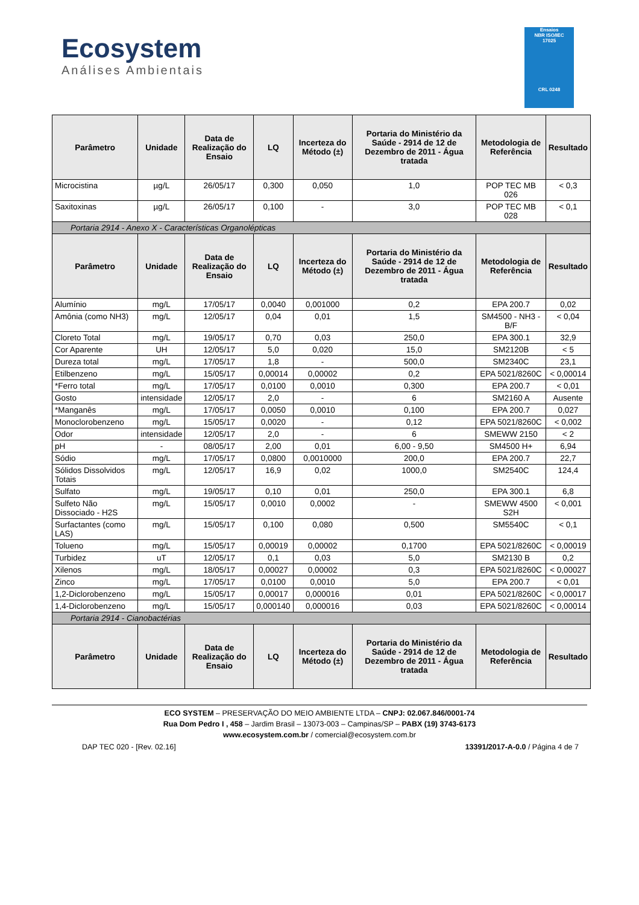Ecosystem
Análises Ambientais
Ensaios
NBR ISO/IEC
17025
CRL 0248
| Parâmetro | Unidade | Data de Realização do Ensaio | LQ | Incerteza do Método (±) | Portaria do Ministério da Saúde - 2914 de 12 de Dezembro de 2011 - Água tratada | Metodologia de Referência | Resultado |
| --- | --- | --- | --- | --- | --- | --- | --- |
| Microcistina | µg/L | 26/05/17 | 0,300 | 0,050 | 1,0 | POP TEC MB 026 | < 0,3 |
| Saxitoxinas | µg/L | 26/05/17 | 0,100 | - | 3,0 | POP TEC MB 028 | < 0,1 |
| Portaria 2914 - Anexo X - Características Organolépticas | | | | | | | |
| Parâmetro | Unidade | Data de Realização do Ensaio | LQ | Incerteza do Método (±) | Portaria do Ministério da Saúde - 2914 de 12 de Dezembro de 2011 - Água tratada | Metodologia de Referência | Resultado |
| Alumínio | mg/L | 17/05/17 | 0,0040 | 0,001000 | 0,2 | EPA 200.7 | 0,02 |
| Amônia (como NH3) | mg/L | 12/05/17 | 0,04 | 0,01 | 1,5 | SM4500 - NH3 - B/F | < 0,04 |
| Cloreto Total | mg/L | 19/05/17 | 0,70 | 0,03 | 250,0 | EPA 300.1 | 32,9 |
| Cor Aparente | UH | 12/05/17 | 5,0 | 0,020 | 15,0 | SM2120B | < 5 |
| Dureza total | mg/L | 17/05/17 | 1,8 | - | 500,0 | SM2340C | 23,1 |
| Etilbenzeno | mg/L | 15/05/17 | 0,00014 | 0,00002 | 0,2 | EPA 5021/8260C | < 0,00014 |
| *Ferro total | mg/L | 17/05/17 | 0,0100 | 0,0010 | 0,300 | EPA 200.7 | < 0,01 |
| Gosto | intensidade | 12/05/17 | 2,0 | - | 6 | SM2160 A | Ausente |
| *Manganês | mg/L | 17/05/17 | 0,0050 | 0,0010 | 0,100 | EPA 200.7 | 0,027 |
| Monoclorobenzeno | mg/L | 15/05/17 | 0,0020 | - | 0,12 | EPA 5021/8260C | < 0,002 |
| Odor | intensidade | 12/05/17 | 2,0 | - | 6 | SMEWW 2150 | < 2 |
| pH | - | 08/05/17 | 2,00 | 0,01 | 6,00 - 9,50 | SM4500 H+ | 6,94 |
| Sódio | mg/L | 17/05/17 | 0,0800 | 0,0010000 | 200,0 | EPA 200.7 | 22,7 |
| Sólidos Dissolvidos Totais | mg/L | 12/05/17 | 16,9 | 0,02 | 1000,0 | SM2540C | 124,4 |
| Sulfato | mg/L | 19/05/17 | 0,10 | 0,01 | 250,0 | EPA 300.1 | 6,8 |
| Sulfeto Não Dissociado - H2S | mg/L | 15/05/17 | 0,0010 | 0,0002 | - | SMEWW 4500 S2H | < 0,001 |
| Surfactantes (como LAS) | mg/L | 15/05/17 | 0,100 | 0,080 | 0,500 | SM5540C | < 0,1 |
| Tolueno | mg/L | 15/05/17 | 0,00019 | 0,00002 | 0,1700 | EPA 5021/8260C | < 0,00019 |
| Turbidez | uT | 12/05/17 | 0,1 | 0,03 | 5,0 | SM2130 B | 0,2 |
| Xilenos | mg/L | 18/05/17 | 0,00027 | 0,00002 | 0,3 | EPA 5021/8260C | < 0,00027 |
| Zinco | mg/L | 17/05/17 | 0,0100 | 0,0010 | 5,0 | EPA 200.7 | < 0,01 |
| 1,2-Diclorobenzeno | mg/L | 15/05/17 | 0,00017 | 0,000016 | 0,01 | EPA 5021/8260C | < 0,00017 |
| 1,4-Diclorobenzeno | mg/L | 15/05/17 | 0,000140 | 0,000016 | 0,03 | EPA 5021/8260C | < 0,00014 |
| Portaria 2914 - Cianobactérias | | | | | | | |
| Parâmetro | Unidade | Data de Realização do Ensaio | LQ | Incerteza do Método (±) | Portaria do Ministério da Saúde - 2914 de 12 de Dezembro de 2011 - Água tratada | Metodologia de Referência | Resultado |
ECO SYSTEM – PRESERVAÇÃO DO MEIO AMBIENTE LTDA – CNPJ: 02.067.846/0001-74
Rua Dom Pedro I , 458 – Jardim Brasil – 13073-003 – Campinas/SP – PABX (19) 3743-6173
www.ecosystem.com.br / comercial@ecosystem.com.br
DAP TEC 020 - [Rev. 02.16] 13391/2017-A-0.0 / Página 4 de 7